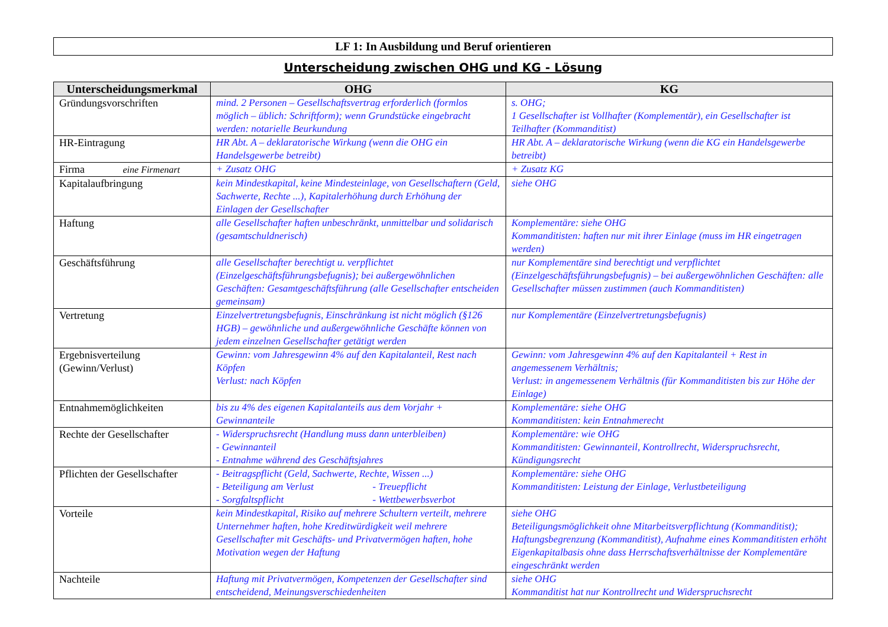LF 1: In Ausbildung und Beruf orientieren
Unterscheidung zwischen OHG und KG - Lösung
| Unterscheidungsmerkmal | OHG | KG |
| --- | --- | --- |
| Gründungsvorschriften | mind. 2 Personen – Gesellschaftsvertrag erforderlich (formlos möglich – üblich: Schriftform); wenn Grundstücke eingebracht werden: notarielle Beurkundung | s. OHG; 1 Gesellschafter ist Vollhafter (Komplementär), ein Gesellschafter ist Teilhafter (Kommanditist) |
| HR-Eintragung | HR Abt. A – deklaratorische Wirkung (wenn die OHG ein Handelsgewerbe betreibt) | HR Abt. A – deklaratorische Wirkung (wenn die KG ein Handelsgewerbe betreibt) |
| Firma eine Firmenart | + Zusatz OHG | + Zusatz KG |
| Kapitalaufbringung | kein Mindestkapital, keine Mindesteinlage, von Gesellschaftern (Geld, Sachwerte, Rechte ...), Kapitalerhöhung durch Erhöhung der Einlagen der Gesellschafter | siehe OHG |
| Haftung | alle Gesellschafter haften unbeschränkt, unmittelbar und solidarisch (gesamtschuldnerisch) | Komplementäre: siehe OHG Kommanditisten: haften nur mit ihrer Einlage (muss im HR eingetragen werden) |
| Geschäftsführung | alle Gesellschafter berechtigt u. verpflichtet (Einzelgeschäftsführungsbefugnis); bei außergewöhnlichen Geschäften: Gesamtgeschäftsführung (alle Gesellschafter entscheiden gemeinsam) | nur Komplementäre sind berechtigt und verpflichtet (Einzelgeschäftsführungsbefugnis) – bei außergewöhnlichen Geschäften: alle Gesellschafter müssen zustimmen (auch Kommanditisten) |
| Vertretung | Einzelvertretungsbefugnis, Einschränkung ist nicht möglich (§126 HGB) – gewöhnliche und außergewöhnliche Geschäfte können von jedem einzelnen Gesellschafter getätigt werden | nur Komplementäre (Einzelvertretungsbefugnis) |
| Ergebnisverteilung (Gewinn/Verlust) | Gewinn: vom Jahresgewinn 4% auf den Kapitalanteil, Rest nach Köpfen Verlust: nach Köpfen | Gewinn: vom Jahresgewinn 4% auf den Kapitalanteil + Rest in angemessenem Verhältnis; Verlust: in angemessenem Verhältnis (für Kommanditisten bis zur Höhe der Einlage) |
| Entnahmemöglichkeiten | bis zu 4% des eigenen Kapitalanteils aus dem Vorjahr + Gewinnanteile | Komplementäre: siehe OHG Kommanditisten: kein Entnahmerecht |
| Rechte der Gesellschafter | - Widerspruchsrecht (Handlung muss dann unterbleiben) - Gewinnanteil - Entnahme während des Geschäftsjahres | Komplementäre: wie OHG Kommanditisten: Gewinnanteil, Kontrollrecht, Widerspruchsrecht, Kündigungsrecht |
| Pflichten der Gesellschafter | - Beitragspflicht (Geld, Sachwerte, Rechte, Wissen ...) - Beteiligung am Verlust - Treuepflicht - Sorgfaltspflicht - Wettbewerbsverbot | Komplementäre: siehe OHG Kommanditisten: Leistung der Einlage, Verlustbeteiligung |
| Vorteile | kein Mindestkapital, Risiko auf mehrere Schultern verteilt, mehrere Unternehmer haften, hohe Kreditwürdigkeit weil mehrere Gesellschafter mit Geschäfts- und Privatvermögen haften, hohe Motivation wegen der Haftung | siehe OHG Beteiligungsmöglichkeit ohne Mitarbeitsverpflichtung (Kommanditist); Haftungsbegrenzung (Kommanditist), Aufnahme eines Kommanditisten erhöht Eigenkapitalbasis ohne dass Herrschaftsverhältnisse der Komplementäre eingeschränkt werden |
| Nachteile | Haftung mit Privatvermögen, Kompetenzen der Gesellschafter sind entscheidend, Meinungsverschiedenheiten | siehe OHG Kommanditist hat nur Kontrollrecht und Widerspruchsrecht |